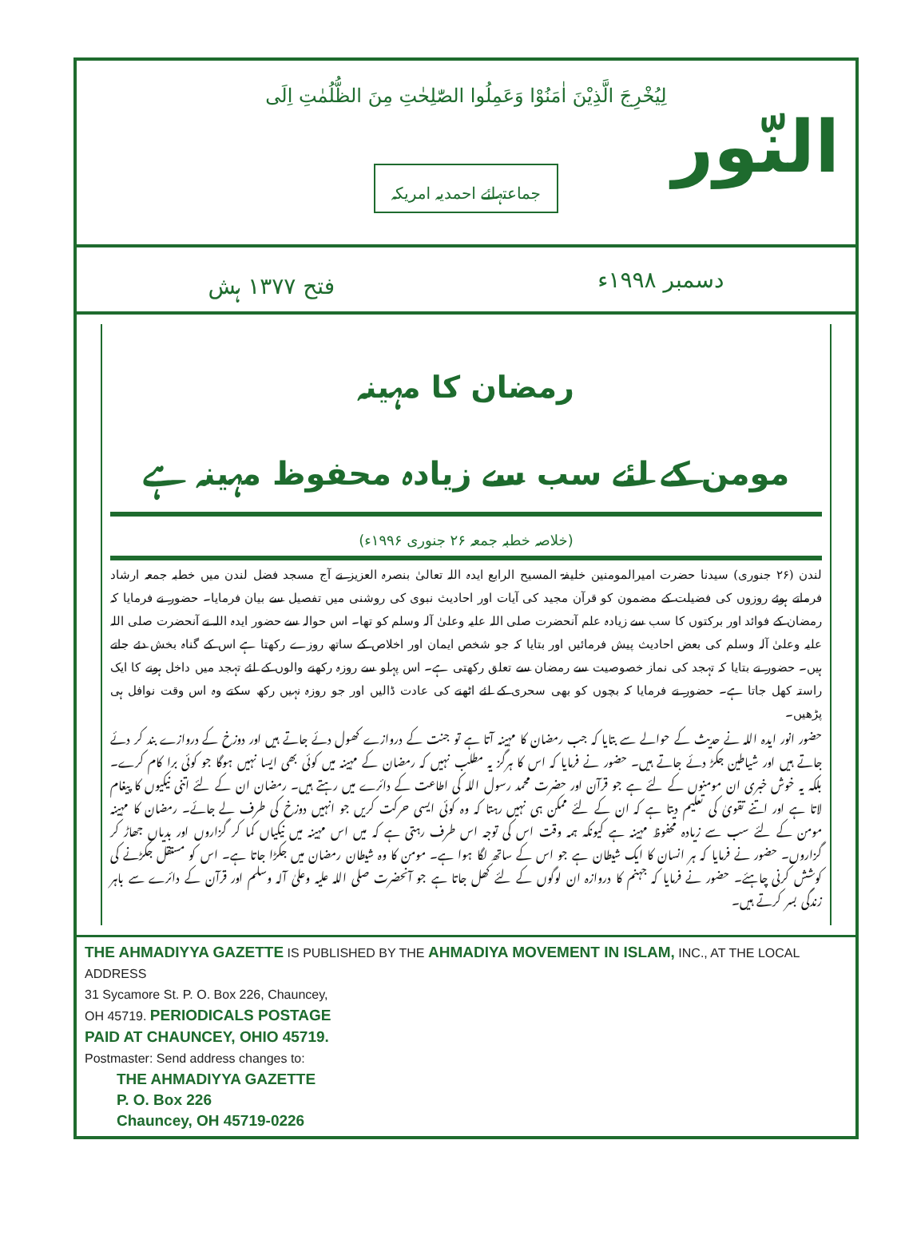لِيُخْرِجَ الَّذِيْنَ اٰمَنُوْا وَعَمِلُوا الصّٰلِحٰتِ مِنَ الظُّلُمٰتِ اِلَى
النّور
جماعتہائے احمدیہ امریکہ
دسمبر ۱۹۹۸ء فتح ۱۳۷۷ ہش
رمضان کا مہینہ
مومن کے لئے سب سے زیادہ محفوظ مہینہ ہے
(خلاصہ خطبہ جمعہ ۲۶ جنوری ۱۹۹۶ء)
لندن (۲۶ جنوری) سیدنا حضرت امیرالمومنین خلیفۃ المسیح الرابع ایدہ اللہ تعالیٰ بنصرہ العزیز نے آج مسجد فضل لندن میں خطبہ جمعہ ارشاد فرماتے ہوئے روزوں کی فضیلت کے مضمون کو قرآن مجید کی آیات اور احادیث نبوی کی روشنی میں تفصیل سے بیان فرمایا۔ حضور نے فرمایا کہ رمضان کے فوائد اور برکتوں کا سب سے زیادہ علم آنحضرت صلی اللہ علیہ وعلیٰ آلہ وسلم کو تھا۔ اس حوالہ سے حضور ایدہ اللہ نے آنحضرت صلی اللہ علیہ وعلیٰ آلہ وسلم کی بعض احادیث پیش فرمائیں اور بتایا کہ جو شخص ایمان اور اخلاص کے ساتھ روزے رکھتا ہے اس کے گناہ بخش دئے جاتے ہیں۔ حضور نے بتایا کہ تہجد کی نماز خصوصیت سے رمضان سے تعلق رکھتی ہے۔ اس پہلو سے روزہ رکھنے والوں کے لئے تہجد میں داخل ہونے کا ایک راستہ کھل جاتا ہے۔ حضور نے فرمایا کہ بچوں کو بھی سحری کے لئے اٹھنے کی عادت ڈالیں اور جو روزہ نہیں رکھ سکتے وہ اس وقت نوافل ہی پڑھیں۔
حضور انور ایدہ اللہ نے حدیث کے حوالے سے بتایا کہ جب رمضان کا مہینہ آتا ہے تو جنت کے دروازے کھول دئے جاتے ہیں اور دوزخ کے دروازے بند کر دئے جاتے ہیں اور شیاطین جکڑ دئے جاتے ہیں۔ حضور نے فرمایا کہ اس کا ہرگز یہ مطلب نہیں کہ رمضان کے مہینہ میں کوئی بھی ایسا نہیں ہوگا جو کوئی برا کام کرے۔ بلکہ یہ خوش خبری ان مومنوں کے لئے ہے جو قرآن اور حضرت محمد رسول اللہ کی اطاعت کے دائرے میں رہتے ہیں۔ رمضان ان کے لئے اتنی نیکیوں کا پیغام لاتا ہے اور اتنے تقویٰ کی تعلیم دیتا ہے کہ ان کے لئے ممکن ہی نہیں رہتا کہ وہ کوئی ایسی حرکت کریں جو انہیں دوزخ کی طرف لے جائے۔ رمضان کا مہینہ مومن کے لئے سب سے زیادہ محفوظ مہینہ ہے کیونکہ ہمہ وقت اس کی توجہ اس طرف رہتی ہے کہ میں اس مہینہ میں نیکیاں کما کر گزاروں اور بدیاں جھاڑ کر گزاروں۔ حضور نے فرمایا کہ ہر انسان کا ایک شیطان ہے جو اس کے ساتھ لگا ہوا ہے۔ مومن کا وہ شیطان رمضان میں جکڑا جاتا ہے۔ اس کو مستقل جکڑنے کی کوشش کرنی چاہئے۔ حضور نے فرمایا کہ جہنم کا دروازہ ان لوگوں کے لئے کھل جاتا ہے جو آنحضرت صلی اللہ علیہ وعلیٰ آلہ وسلم اور قرآن کے دائرے سے باہر زندگی بسر کرتے ہیں۔
THE AHMADIYYA GAZETTE IS PUBLISHED BY THE AHMADIYA MOVEMENT IN ISLAM, INC., AT THE LOCAL ADDRESS
31 Sycamore St. P. O. Box 226, Chauncey,
OH 45719. PERIODICALS POSTAGE
PAID AT CHAUNCEY, OHIO 45719.
Postmaster: Send address changes to:
THE AHMADIYYA GAZETTE
P. O. Box 226
Chauncey, OH 45719-0226